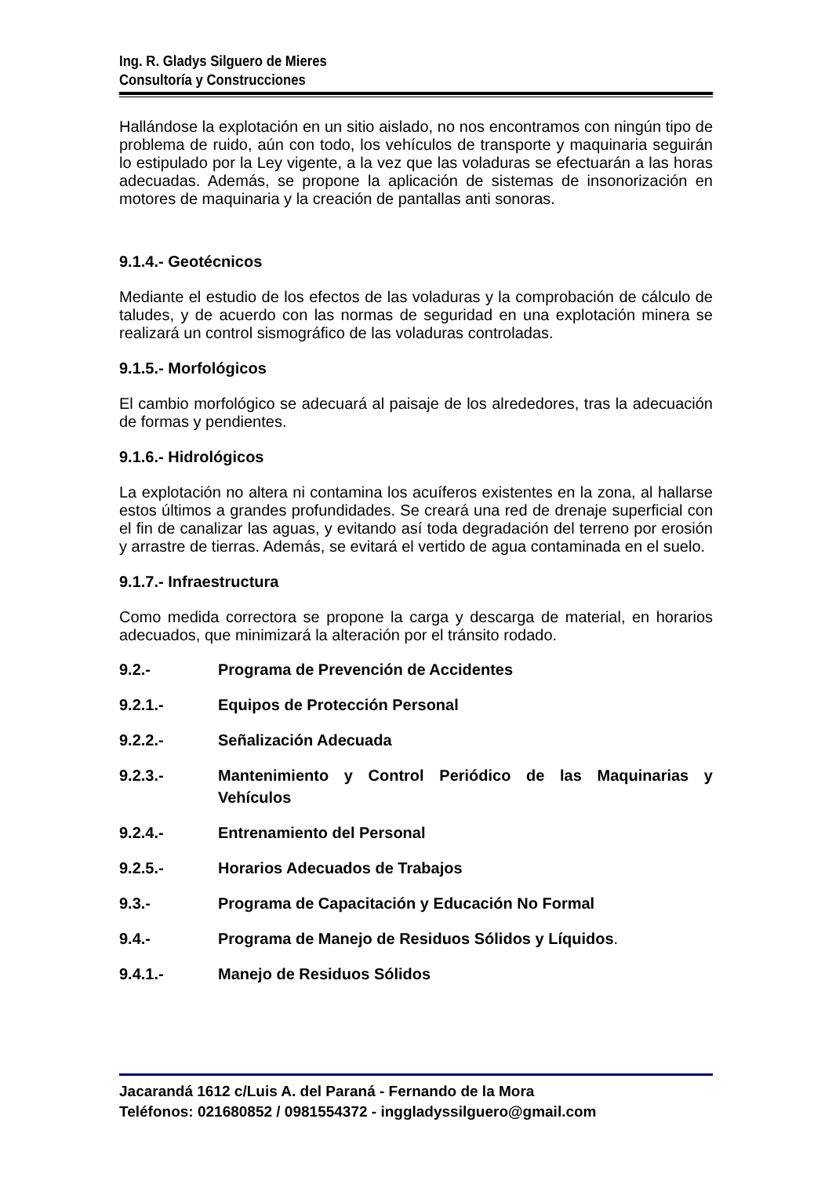Ing. R. Gladys Silguero de Mieres
Consultoría y Construcciones
Hallándose la explotación en un sitio aislado, no nos encontramos con ningún tipo de problema de ruido, aún con todo, los vehículos de transporte y maquinaria seguirán lo estipulado por la Ley vigente, a la vez que las voladuras se efectuarán a las horas adecuadas. Además, se propone la aplicación de sistemas de insonorización en motores de maquinaria y la creación de pantallas anti sonoras.
9.1.4.- Geotécnicos
Mediante el estudio de los efectos de las voladuras y la comprobación de cálculo de taludes, y de acuerdo con las normas de seguridad en una explotación minera se realizará un control sismográfico de las voladuras controladas.
9.1.5.- Morfológicos
El cambio morfológico se adecuará al paisaje de los alrededores, tras la adecuación de formas y pendientes.
9.1.6.- Hidrológicos
La explotación no altera ni contamina los acuíferos existentes en la zona, al hallarse estos últimos a grandes profundidades. Se creará una red de drenaje superficial con el fin de canalizar las aguas, y evitando así toda degradación del terreno por erosión y arrastre de tierras. Además, se evitará el vertido de agua contaminada en el suelo.
9.1.7.- Infraestructura
Como medida correctora se propone la carga y descarga de material, en horarios adecuados, que minimizará la alteración por el tránsito rodado.
9.2.- Programa de Prevención de Accidentes
9.2.1.- Equipos de Protección Personal
9.2.2.- Señalización Adecuada
9.2.3.- Mantenimiento y Control Periódico de las Maquinarias y Vehículos
9.2.4.- Entrenamiento del Personal
9.2.5.- Horarios Adecuados de Trabajos
9.3.- Programa de Capacitación y Educación No Formal
9.4.- Programa de Manejo de Residuos Sólidos y Líquidos.
9.4.1.- Manejo de Residuos Sólidos
Jacarandá 1612 c/Luis A. del Paraná - Fernando de la Mora
Teléfonos: 021680852 / 0981554372 - inggladyssilguero@gmail.com